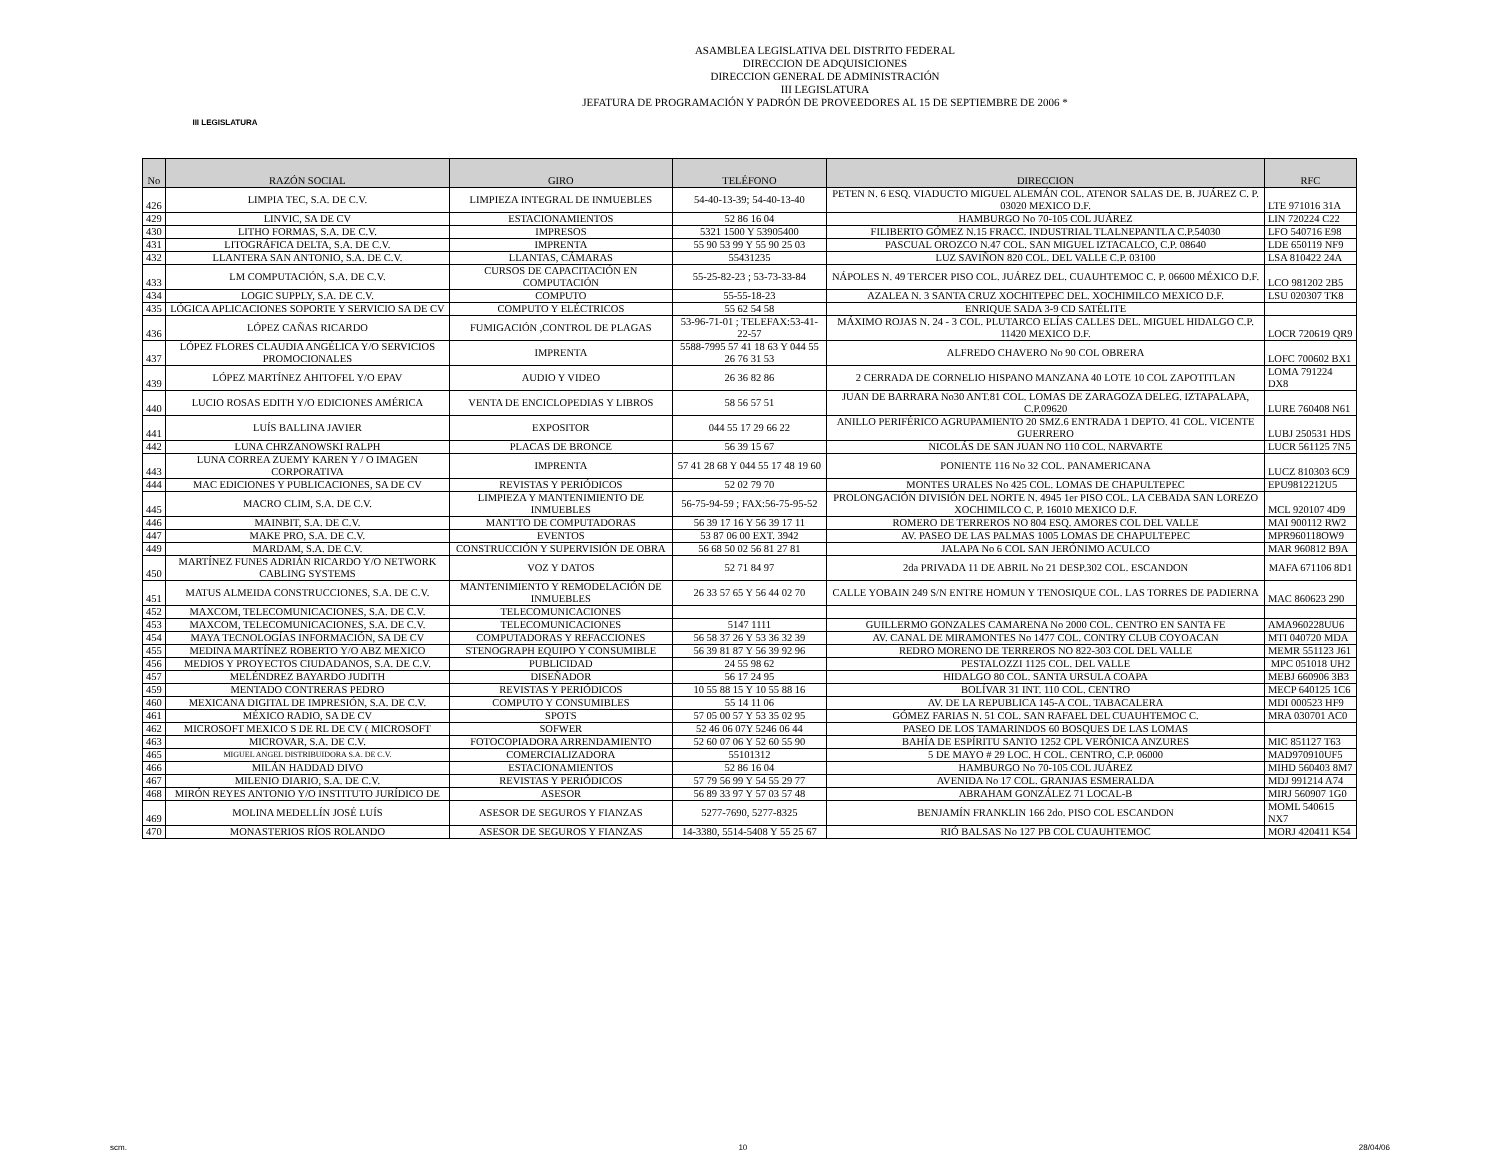III LEGISLATURA
ASAMBLEA LEGISLATIVA DEL DISTRITO FEDERAL
DIRECCION DE ADQUISICIONES
DIRECCION GENERAL DE ADMINISTRACIÓN
III LEGISLATURA
JEFATURA DE PROGRAMACIÓN Y PADRÓN DE PROVEEDORES AL 15 DE SEPTIEMBRE DE 2006 *
| No | RAZÓN SOCIAL | GIRO | TELÉFONO | DIRECCION | RFC |
| --- | --- | --- | --- | --- | --- |
| 426 | LIMPIA TEC, S.A. DE C.V. | LIMPIEZA INTEGRAL DE INMUEBLES | 54-40-13-39; 54-40-13-40 | PETEN N. 6 ESQ. VIADUCTO MIGUEL ALEMÁN COL. ATENOR SALAS DE. B. JUÁREZ C. P. 03020 MEXICO D.F. | LTE 971016 31A |
| 429 | LINVIC, SA DE CV | ESTACIONAMIENTOS | 52 86 16 04 | HAMBURGO No 70-105 COL JUÁREZ | LIN 720224 C22 |
| 430 | LITHO FORMAS, S.A. DE C.V. | IMPRESOS | 5321 1500 Y 53905400 | FILIBERTO GÓMEZ N.15 FRACC. INDUSTRIAL TLALNEPANTLA C.P.54030 | LFO 540716 E98 |
| 431 | LITOGRÁFICA DELTA, S.A. DE C.V. | IMPRENTA | 55 90 53 99 Y 55 90 25 03 | PASCUAL OROZCO N.47 COL. SAN MIGUEL IZTACALCO, C.P. 08640 | LDE 650119 NF9 |
| 432 | LLANTERA SAN ANTONIO, S.A. DE C.V. | LLANTAS, CÁMARAS | 55431235 | LUZ SAVIÑON 820 COL. DEL VALLE C.P. 03100 | LSA 810422 24A |
| 433 | LM COMPUTACIÓN, S.A. DE C.V. | CURSOS DE CAPACITACIÓN EN COMPUTACIÓN | 55-25-82-23 ; 53-73-33-84 | NÁPOLES N. 49 TERCER PISO COL. JUÁREZ DEL. CUAUHTEMOC C. P. 06600 MÉXICO D.F. | LCO 981202 2B5 |
| 434 | LOGIC SUPPLY, S.A. DE C.V. | COMPUTO | 55-55-18-23 | AZALEA N. 3 SANTA CRUZ XOCHITEPEC DEL. XOCHIMILCO MEXICO D.F. | LSU 020307 TK8 |
| 435 | LÓGICA APLICACIONES SOPORTE Y SERVICIO SA DE CV | COMPUTO Y ELÉCTRICOS | 55 62 54 58 | ENRIQUE SADA 3-9 CD SATÉLITE | |
| 436 | LÓPEZ CAÑAS RICARDO | FUMIGACIÓN ,CONTROL DE PLAGAS | 53-96-71-01 ; TELEFAX:53-41-22-57 | MÁXIMO ROJAS N. 24 - 3 COL. PLUTARCO ELÍAS CALLES DEL. MIGUEL HIDALGO C.P. 11420 MEXICO D.F. | LOCR 720619 QR9 |
| 437 | LÓPEZ FLORES CLAUDIA ANGÉLICA Y/O SERVICIOS PROMOCIONALES | IMPRENTA | 5588-7995 57 41 18 63 Y 044 55 26 76 31 53 | ALFREDO CHAVERO No 90 COL OBRERA | LOFC 700602 BX1 |
| 439 | LÓPEZ MARTÍNEZ AHITOFEL Y/O EPAV | AUDIO Y VIDEO | 26 36 82 86 | 2 CERRADA DE CORNELIO HISPANO MANZANA 40 LOTE 10 COL ZAPOTITLAN | LOMA 791224 DX8 |
| 440 | LUCIO ROSAS EDITH Y/O EDICIONES AMÉRICA | VENTA DE ENCICLOPEDIAS Y LIBROS | 58 56 57 51 | JUAN DE BARRARA No30 ANT.81 COL. LOMAS DE ZARAGOZA DELEG. IZTAPALAPA, C.P.09620 | LURE 760408 N61 |
| 441 | LUÍS BALLINA JAVIER | EXPOSITOR | 044 55 17 29 66 22 | ANILLO PERIFÉRICO AGRUPAMIENTO 20 SMZ.6 ENTRADA 1 DEPTO. 41 COL. VICENTE GUERRERO | LUBJ 250531 HDS |
| 442 | LUNA CHRZANOWSKI RALPH | PLACAS DE BRONCE | 56 39 15 67 | NICOLÁS DE SAN JUAN NO 110 COL. NARVARTE | LUCR 561125 7N5 |
| 443 | LUNA CORREA ZUEMY KAREN Y / O IMAGEN CORPORATIVA | IMPRENTA | 57 41 28 68 Y 044 55 17 48 19 60 | PONIENTE 116 No 32 COL. PANAMERICANA | LUCZ 810303 6C9 |
| 444 | MAC EDICIONES Y PUBLICACIONES, SA DE CV | REVISTAS Y PERIÓDICOS | 52 02 79 70 | MONTES URALES No 425 COL. LOMAS DE CHAPULTEPEC | EPU9812212U5 |
| 445 | MACRO CLIM, S.A. DE C.V. | LIMPIEZA Y MANTENIMIENTO DE INMUEBLES | 56-75-94-59 ; FAX:56-75-95-52 | PROLONGACIÓN DIVISIÓN DEL NORTE N. 4945 1er PISO COL. LA CEBADA SAN LOREZO XOCHIMILCO C. P. 16010 MEXICO D.F. | MCL 920107 4D9 |
| 446 | MAINBIT, S.A. DE C.V. | MANTTO DE COMPUTADORAS | 56 39 17 16 Y 56 39 17 11 | ROMERO DE TERREROS NO 804 ESQ. AMORES COL DEL VALLE | MAI 900112 RW2 |
| 447 | MAKE PRO, S.A. DE C.V. | EVENTOS | 53 87 06 00 EXT. 3942 | AV. PASEO DE LAS PALMAS 1005 LOMAS DE CHAPULTEPEC | MPR960118OW9 |
| 449 | MARDAM, S.A. DE C.V. | CONSTRUCCIÓN Y SUPERVISIÓN DE OBRA | 56 68 50 02 56 81 27 81 | JALAPA No 6 COL SAN JERÓNIMO ACULCO | MAR 960812 B9A |
| 450 | MARTÍNEZ FUNES ADRIÁN RICARDO Y/O NETWORK CABLING SYSTEMS | VOZ Y DATOS | 52 71 84 97 | 2da PRIVADA 11 DE ABRIL No 21 DESP.302 COL. ESCANDON | MAFA 671106 8D1 |
| 451 | MATUS ALMEIDA CONSTRUCCIONES, S.A. DE C.V. | MANTENIMIENTO Y REMODELACIÓN DE INMUEBLES | 26 33 57 65 Y 56 44 02 70 | CALLE YOBAIN 249 S/N ENTRE HOMUN Y TENOSIQUE COL. LAS TORRES DE PADIERNA | MAC 860623 290 |
| 452 | MAXCOM, TELECOMUNICACIONES, S.A. DE C.V. | TELECOMUNICACIONES | | | |
| 453 | MAXCOM, TELECOMUNICACIONES, S.A. DE C.V. | TELECOMUNICACIONES | 5147 1111 | GUILLERMO GONZALES CAMARENA No 2000 COL. CENTRO EN SANTA FE | AMA960228UU6 |
| 454 | MAYA TECNOLOGÍAS INFORMACIÓN, SA DE CV | COMPUTADORAS Y REFACCIONES | 56 58 37 26 Y 53 36 32 39 | AV. CANAL DE MIRAMONTES No 1477 COL. CONTRY CLUB COYOACAN | MTI 040720 MDA |
| 455 | MEDINA MARTÍNEZ ROBERTO Y/O ABZ MEXICO | STENOGRAPH EQUIPO Y CONSUMIBLE | 56 39 81 87 Y 56 39 92 96 | REDRO MORENO DE TERREROS NO 822-303 COL DEL VALLE | MEMR 551123 J61 |
| 456 | MEDIOS Y PROYECTOS CIUDADANOS, S.A. DE C.V. | PUBLICIDAD | 24 55 98 62 | PESTALOZZI 1125 COL. DEL VALLE | MPC 051018 UH2 |
| 457 | MELÉNDREZ BAYARDO JUDITH | DISEÑADOR | 56 17 24 95 | HIDALGO 80 COL. SANTA URSULA COAPA | MEBJ 660906 3B3 |
| 459 | MENTADO CONTRERAS PEDRO | REVISTAS Y PERIÓDICOS | 10 55 88 15 Y 10 55 88 16 | BOLÍVAR 31 INT. 110 COL. CENTRO | MECP 640125 1C6 |
| 460 | MEXICANA DIGITAL DE IMPRESIÓN, S.A. DE C.V. | COMPUTO Y CONSUMIBLES | 55 14 11 06 | AV. DE LA REPUBLICA 145-A COL. TABACALERA | MDI 000523 HF9 |
| 461 | MÉXICO RADIO, SA DE CV | SPOTS | 57 05 00 57 Y 53 35 02 95 | GÓMEZ FARIAS N. 51 COL. SAN RAFAEL DEL CUAUHTEMOC C. | MRA 030701 AC0 |
| 462 | MICROSOFT MEXICO S DE RL DE CV ( MICROSOFT | SOFWER | 52 46 06 07Y 5246 06 44 | PASEO DE LOS TAMARINDOS 60 BOSQUES DE LAS LOMAS | |
| 463 | MICROVAR, S.A. DE C.V. | FOTOCOPIADORA ARRENDAMIENTO | 52 60 07 06 Y 52 60 55 90 | BAHÍA DE ESPÍRITU SANTO 1252 CPL VERÓNICA ANZURES | MIC 851127 T63 |
| 465 | MIGUEL ANGEL DISTRIBUIDORA S.A. DE C.V. | COMERCIALIZADORA | 55101312 | 5 DE MAYO # 29 LOC. H COL. CENTRO, C.P. 06000 | MAD970910UF5 |
| 466 | MILÁN HADDAD DIVO | ESTACIONAMIENTOS | 52 86 16 04 | HAMBURGO No 70-105 COL JUÁREZ | MIHD 560403 8M7 |
| 467 | MILENIO DIARIO, S.A. DE C.V. | REVISTAS Y PERIÓDICOS | 57 79 56 99 Y 54 55 29 77 | AVENIDA No 17 COL. GRANJAS ESMERALDA | MDJ 991214 A74 |
| 468 | MIRÓN REYES ANTONIO Y/O INSTITUTO JURÍDICO DE | ASESOR | 56 89 33 97 Y 57 03 57 48 | ABRAHAM GONZÁLEZ 71 LOCAL-B | MIRJ 560907 1G0 |
| 469 | MOLINA MEDELLÍN JOSÉ LUÍS | ASESOR DE SEGUROS Y FIANZAS | 5277-7690, 5277-8325 | BENJAMÍN FRANKLIN 166 2do. PISO COL ESCANDON | MOML 540615 NX7 |
| 470 | MONASTERIOS RÍOS ROLANDO | ASESOR DE SEGUROS Y FIANZAS | 14-3380, 5514-5408 Y 55 25 67 | RIÓ BALSAS No 127 PB COL CUAUHTEMOC | MORJ 420411 K54 |
scm. 10 28/04/06